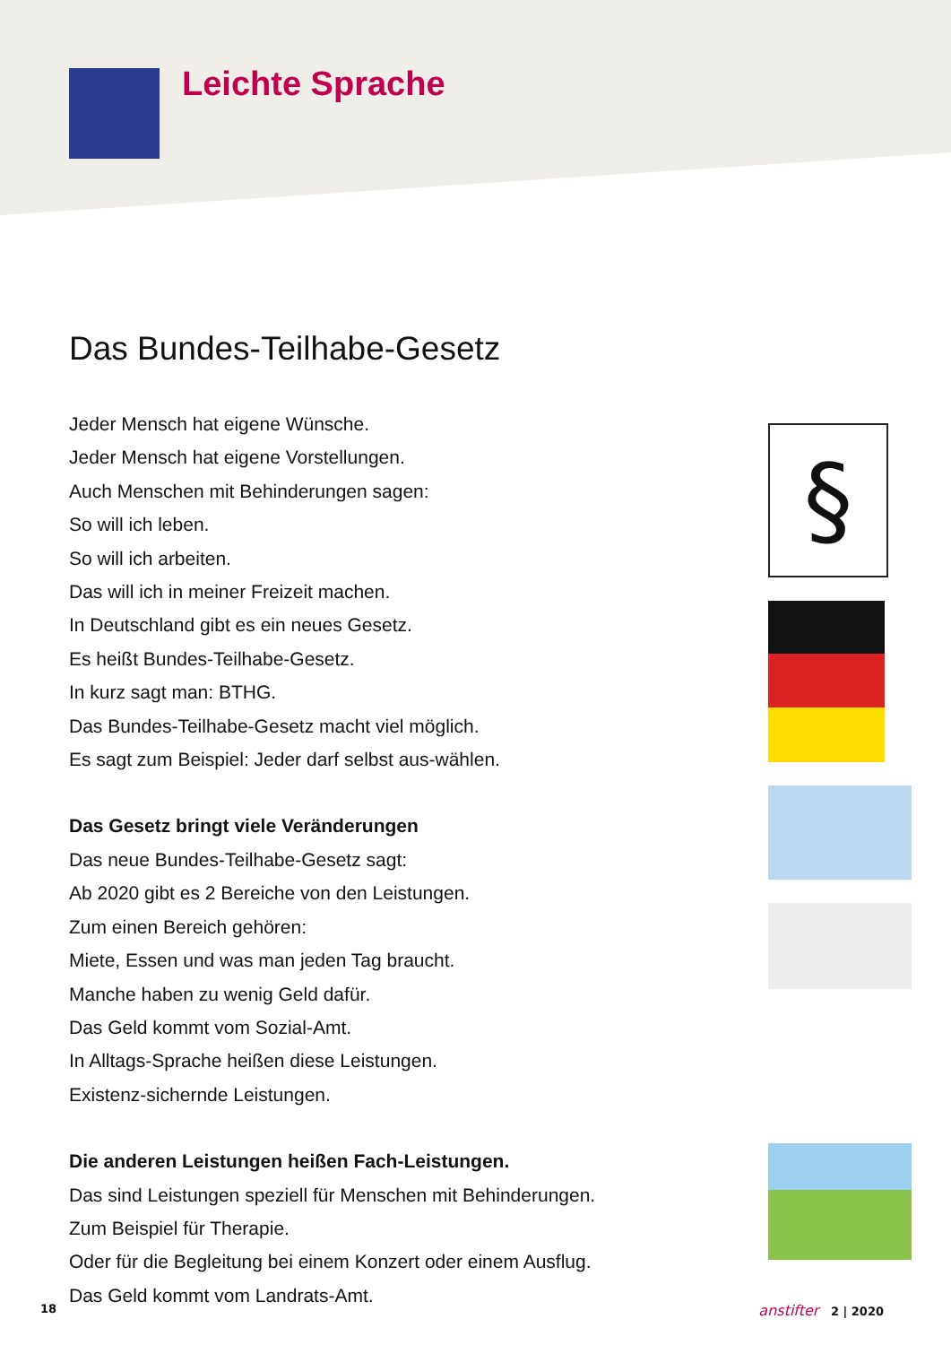Leichte Sprache
Das Bundes-Teilhabe-Gesetz
Jeder Mensch hat eigene Wünsche.
Jeder Mensch hat eigene Vorstellungen.
Auch Menschen mit Behinderungen sagen:
So will ich leben.
So will ich arbeiten.
Das will ich in meiner Freizeit machen.
In Deutschland gibt es ein neues Gesetz.
Es heißt Bundes-Teilhabe-Gesetz.
In kurz sagt man: BTHG.
Das Bundes-Teilhabe-Gesetz macht viel möglich.
Es sagt zum Beispiel: Jeder darf selbst aus-wählen.
Das Gesetz bringt viele Veränderungen
Das neue Bundes-Teilhabe-Gesetz sagt:
Ab 2020 gibt es 2 Bereiche von den Leistungen.
Zum einen Bereich gehören:
Miete, Essen und was man jeden Tag braucht.
Manche haben zu wenig Geld dafür.
Das Geld kommt vom Sozial-Amt.
In Alltags-Sprache heißen diese Leistungen.
Existenz-sichernde Leistungen.
Die anderen Leistungen heißen Fach-Leistungen.
Das sind Leistungen speziell für Menschen mit Behinderungen.
Zum Beispiel für Therapie.
Oder für die Begleitung bei einem Konzert oder einem Ausflug.
Das Geld kommt vom Landrats-Amt.
§
18 anstifter 2 | 2020